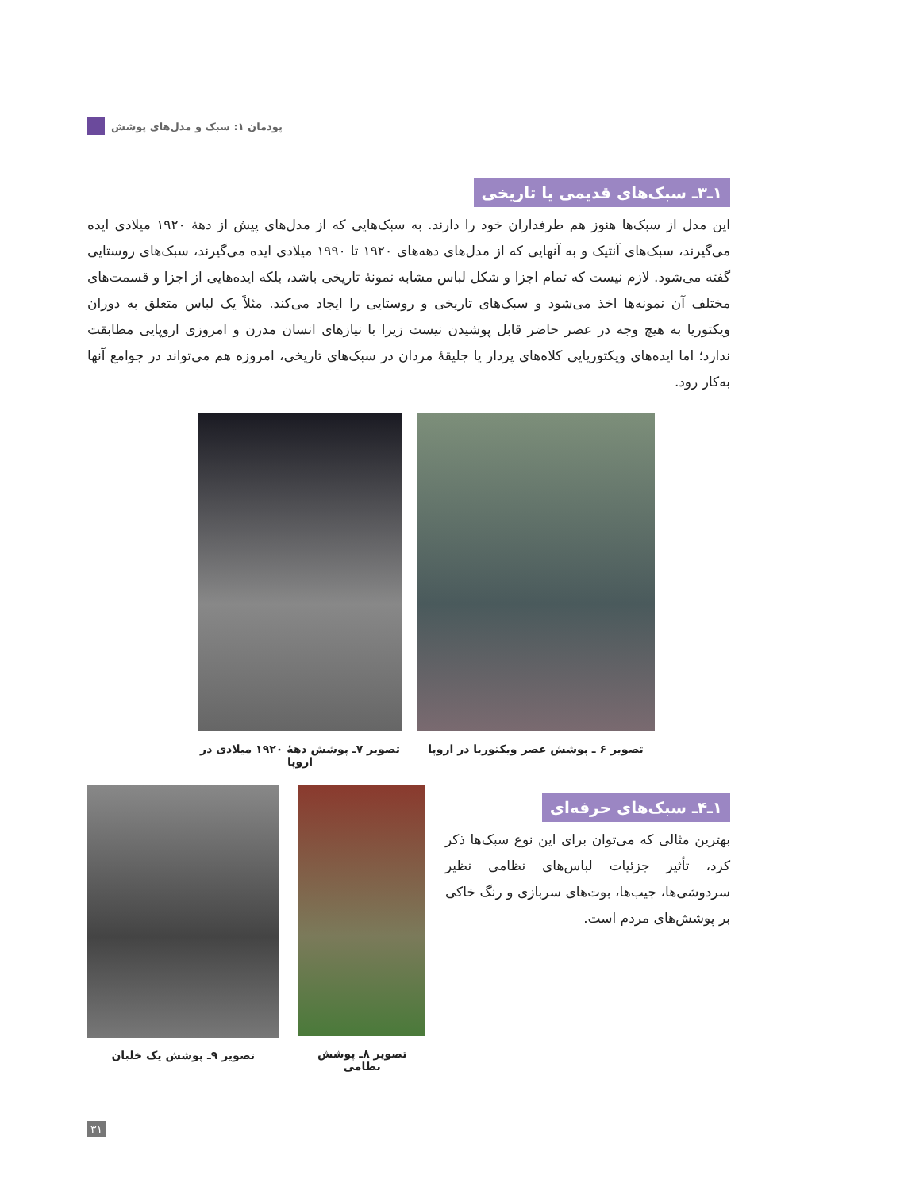پودمان ۱: سبک و مدل‌های پوشش
۱ـ۳ـ سبک‌های قدیمی یا تاریخی
این مدل از سبک‌ها هنوز هم طرفداران خود را دارند. به سبک‌هایی که از مدل‌های پیش از دهۀ ۱۹۲۰ میلادی ایده می‌گیرند، سبک‌های آنتیک و به آنهایی که از مدل‌های دهه‌های ۱۹۲۰ تا ۱۹۹۰ میلادی ایده می‌گیرند، سبک‌های روستایی گفته می‌شود. لازم نیست که تمام اجزا و شکل لباس مشابه نمونۀ تاریخی باشد، بلکه ایده‌هایی از اجزا و قسمت‌های مختلف آن نمونه‌ها اخذ می‌شود و سبک‌های تاریخی و روستایی را ایجاد می‌کند. مثلاً یک لباس متعلق به دوران ویکتوریا به هیچ وجه در عصر حاضر قابل پوشیدن نیست زیرا با نیازهای انسان مدرن و امروزی اروپایی مطابقت ندارد؛ اما ایده‌های ویکتوریایی کلاه‌های پردار یا جلیقۀ مردان در سبک‌های تاریخی، امروزه هم می‌تواند در جوامع آنها به‌کار رود.
تصویر ۶ ـ پوشش عصر ویکتوریا در اروپا
تصویر ۷ـ پوشش دهۀ ۱۹۲۰ میلادی در اروپا
۱ـ۴ـ سبک‌های حرفه‌ای
بهترین مثالی که می‌توان برای این نوع سبک‌ها ذکر کرد، تأثیر جزئیات لباس‌های نظامی نظیر سردوشی‌ها، جیب‌ها، بوت‌های سربازی و رنگ خاکی بر پوشش‌های مردم است.
تصویر ۸ـ پوشش نظامی تصویر ۹ـ پوشش یک خلبان
۳۱